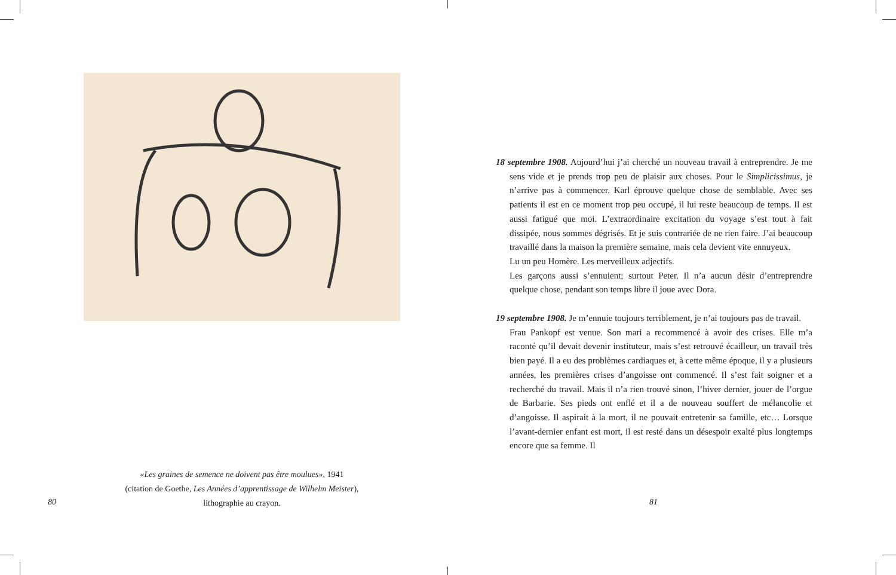«Les graines de semence ne doivent pas être moulues», 1941
(citation de Goethe, Les Années d’apprentissage de Wilhelm Meister),
lithographie au crayon.
80
18 septembre 1908. Aujourd’hui j’ai cherché un nouveau travail à entreprendre. Je me sens vide et je prends trop peu de plaisir aux choses. Pour le Simplicissimus, je n’arrive pas à commencer. Karl éprouve quelque chose de semblable. Avec ses patients il est en ce moment trop peu occupé, il lui reste beaucoup de temps. Il est aussi fatigué que moi. L’extraordinaire excitation du voyage s’est tout à fait dissipée, nous sommes dégrisés. Et je suis contrariée de ne rien faire. J’ai beaucoup travaillé dans la maison la première semaine, mais cela devient vite ennuyeux.
Lu un peu Homère. Les merveilleux adjectifs.
Les garçons aussi s’ennuient; surtout Peter. Il n’a aucun désir d’entreprendre quelque chose, pendant son temps libre il joue avec Dora.
19 septembre 1908. Je m’ennuie toujours terriblement, je n’ai toujours pas de travail.
Frau Pankopf est venue. Son mari a recommencé à avoir des crises. Elle m’a raconté qu’il devait devenir instituteur, mais s’est retrouvé écailleur, un travail très bien payé. Il a eu des problèmes cardiaques et, à cette même époque, il y a plusieurs années, les premières crises d’angoisse ont commencé. Il s’est fait soigner et a recherché du travail. Mais il n’a rien trouvé sinon, l’hiver dernier, jouer de l’orgue de Barbarie. Ses pieds ont enflé et il a de nouveau souffert de mélancolie et d’angoisse. Il aspirait à la mort, il ne pouvait entretenir sa famille, etc… Lorsque l’avant-dernier enfant est mort, il est resté dans un désespoir exalté plus longtemps encore que sa femme. Il
81